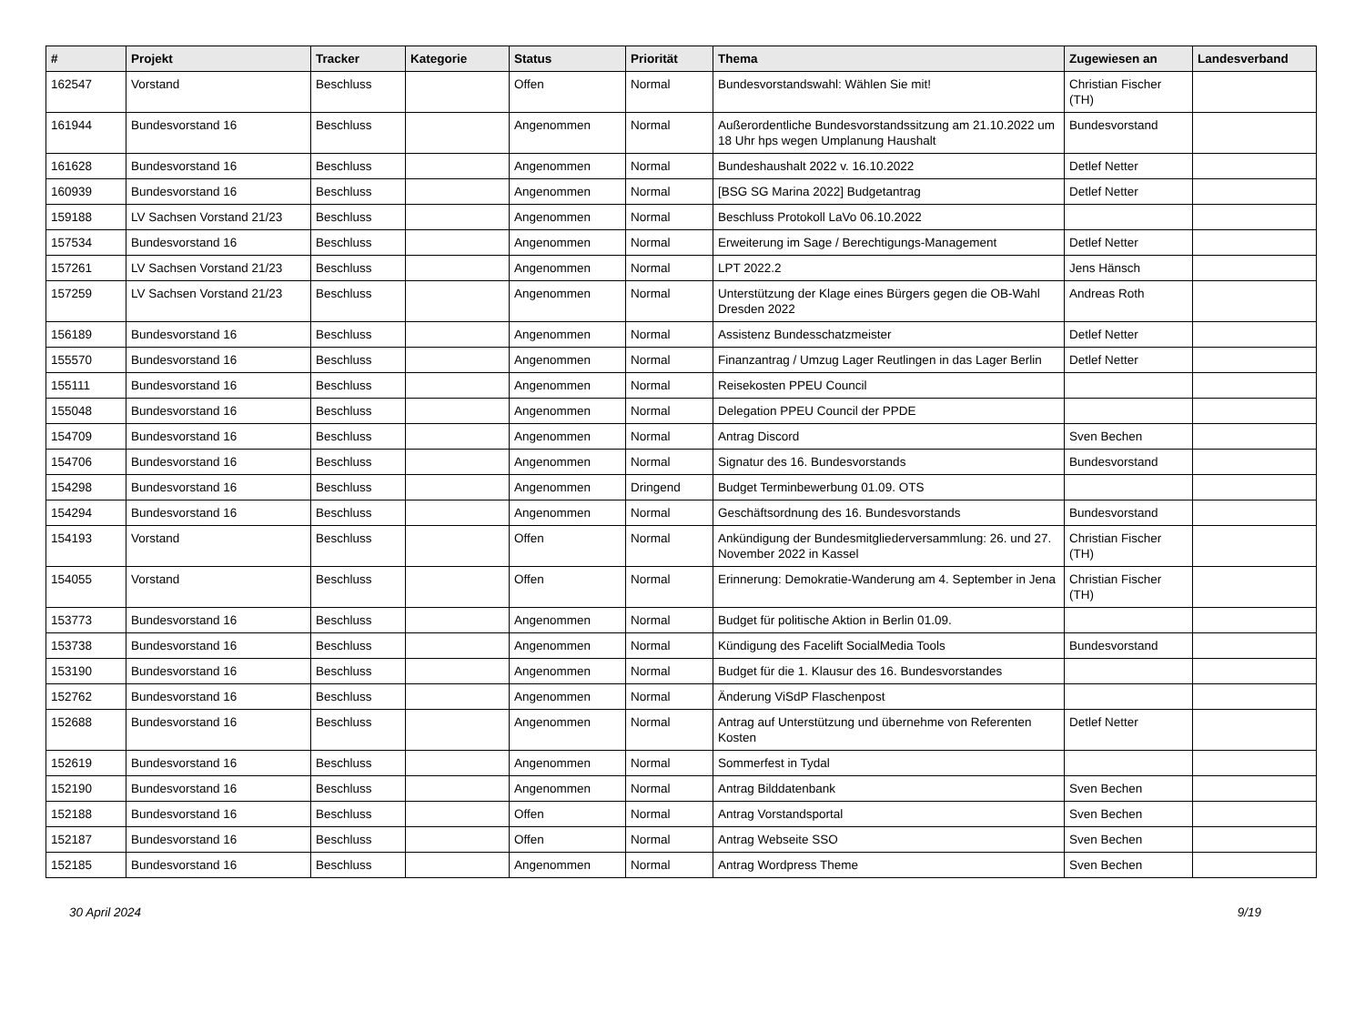| # | Projekt | Tracker | Kategorie | Status | Priorität | Thema | Zugewiesen an | Landesverband |
| --- | --- | --- | --- | --- | --- | --- | --- | --- |
| 162547 | Vorstand | Beschluss | | Offen | Normal | Bundesvorstandswahl: Wählen Sie mit! | Christian Fischer (TH) | |
| 161944 | Bundesvorstand 16 | Beschluss | | Angenommen | Normal | Außerordentliche Bundesvorstandssitzung am 21.10.2022 um 18 Uhr hps wegen Umplanung Haushalt | Bundesvorstand | |
| 161628 | Bundesvorstand 16 | Beschluss | | Angenommen | Normal | Bundeshaushalt 2022 v. 16.10.2022 | Detlef Netter | |
| 160939 | Bundesvorstand 16 | Beschluss | | Angenommen | Normal | [BSG SG Marina 2022] Budgetantrag | Detlef Netter | |
| 159188 | LV Sachsen Vorstand 21/23 | Beschluss | | Angenommen | Normal | Beschluss Protokoll LaVo 06.10.2022 | | |
| 157534 | Bundesvorstand 16 | Beschluss | | Angenommen | Normal | Erweiterung im Sage / Berechtigungs-Management | Detlef Netter | |
| 157261 | LV Sachsen Vorstand 21/23 | Beschluss | | Angenommen | Normal | LPT 2022.2 | Jens Hänsch | |
| 157259 | LV Sachsen Vorstand 21/23 | Beschluss | | Angenommen | Normal | Unterstützung der Klage eines Bürgers gegen die OB-Wahl Dresden 2022 | Andreas Roth | |
| 156189 | Bundesvorstand 16 | Beschluss | | Angenommen | Normal | Assistenz Bundesschatzmeister | Detlef Netter | |
| 155570 | Bundesvorstand 16 | Beschluss | | Angenommen | Normal | Finanzantrag / Umzug Lager Reutlingen in das Lager Berlin | Detlef Netter | |
| 155111 | Bundesvorstand 16 | Beschluss | | Angenommen | Normal | Reisekosten PPEU Council | | |
| 155048 | Bundesvorstand 16 | Beschluss | | Angenommen | Normal | Delegation PPEU Council der PPDE | | |
| 154709 | Bundesvorstand 16 | Beschluss | | Angenommen | Normal | Antrag Discord | Sven Bechen | |
| 154706 | Bundesvorstand 16 | Beschluss | | Angenommen | Normal | Signatur des 16. Bundesvorstands | Bundesvorstand | |
| 154298 | Bundesvorstand 16 | Beschluss | | Angenommen | Dringend | Budget Terminbewerbung 01.09. OTS | | |
| 154294 | Bundesvorstand 16 | Beschluss | | Angenommen | Normal | Geschäftsordnung des 16. Bundesvorstands | Bundesvorstand | |
| 154193 | Vorstand | Beschluss | | Offen | Normal | Ankündigung der Bundesmitgliederversammlung: 26. und 27. November 2022 in Kassel | Christian Fischer (TH) | |
| 154055 | Vorstand | Beschluss | | Offen | Normal | Erinnerung: Demokratie-Wanderung am 4. September in Jena | Christian Fischer (TH) | |
| 153773 | Bundesvorstand 16 | Beschluss | | Angenommen | Normal | Budget für politische Aktion in Berlin 01.09. | | |
| 153738 | Bundesvorstand 16 | Beschluss | | Angenommen | Normal | Kündigung des Facelift SocialMedia Tools | Bundesvorstand | |
| 153190 | Bundesvorstand 16 | Beschluss | | Angenommen | Normal | Budget für die 1. Klausur des 16. Bundesvorstandes | | |
| 152762 | Bundesvorstand 16 | Beschluss | | Angenommen | Normal | Änderung ViSdP Flaschenpost | | |
| 152688 | Bundesvorstand 16 | Beschluss | | Angenommen | Normal | Antrag auf Unterstützung und übernehme von Referenten Kosten | Detlef Netter | |
| 152619 | Bundesvorstand 16 | Beschluss | | Angenommen | Normal | Sommerfest in Tydal | | |
| 152190 | Bundesvorstand 16 | Beschluss | | Angenommen | Normal | Antrag Bilddatenbank | Sven Bechen | |
| 152188 | Bundesvorstand 16 | Beschluss | | Offen | Normal | Antrag Vorstandsportal | Sven Bechen | |
| 152187 | Bundesvorstand 16 | Beschluss | | Offen | Normal | Antrag Webseite SSO | Sven Bechen | |
| 152185 | Bundesvorstand 16 | Beschluss | | Angenommen | Normal | Antrag Wordpress Theme | Sven Bechen | |
30 April 2024 9/19